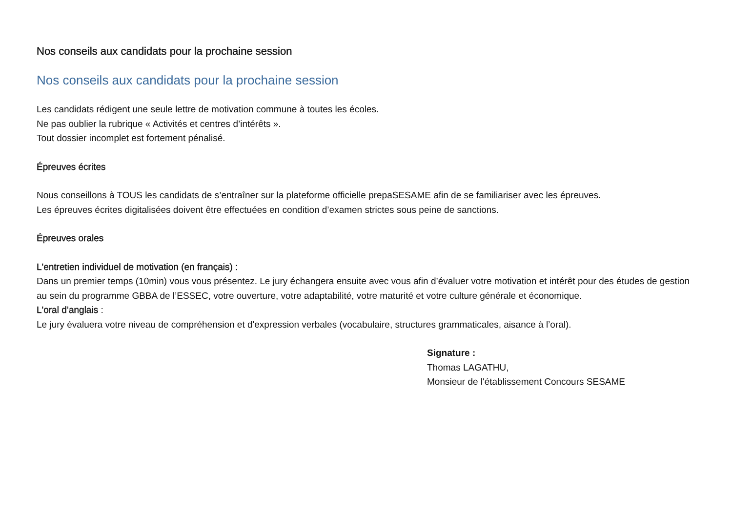Nos conseils aux candidats pour la prochaine session
Nos conseils aux candidats pour la prochaine session
Les candidats rédigent une seule lettre de motivation commune à toutes les écoles.
Ne pas oublier la rubrique « Activités et centres d’intérêts ».
Tout dossier incomplet est fortement pénalisé.
Épreuves écrites
Nous conseillons à TOUS les candidats de s’entraîner sur la plateforme officielle prepaSESAME afin de se familiariser avec les épreuves.
Les épreuves écrites digitalisées doivent être effectuées en condition d’examen strictes sous peine de sanctions.
Épreuves orales
L'entretien individuel de motivation (en français) :
Dans un premier temps (10min) vous vous présentez. Le jury échangera ensuite avec vous afin d’évaluer votre motivation et intérêt pour des études de gestion au sein du programme GBBA de l’ESSEC, votre ouverture, votre adaptabilité, votre maturité et votre culture générale et économique.
L'oral d’anglais :
Le jury évaluera votre niveau de compréhension et d'expression verbales (vocabulaire, structures grammaticales, aisance à l’oral).
Signature :
Thomas LAGATHU,
Monsieur de l'établissement Concours SESAME